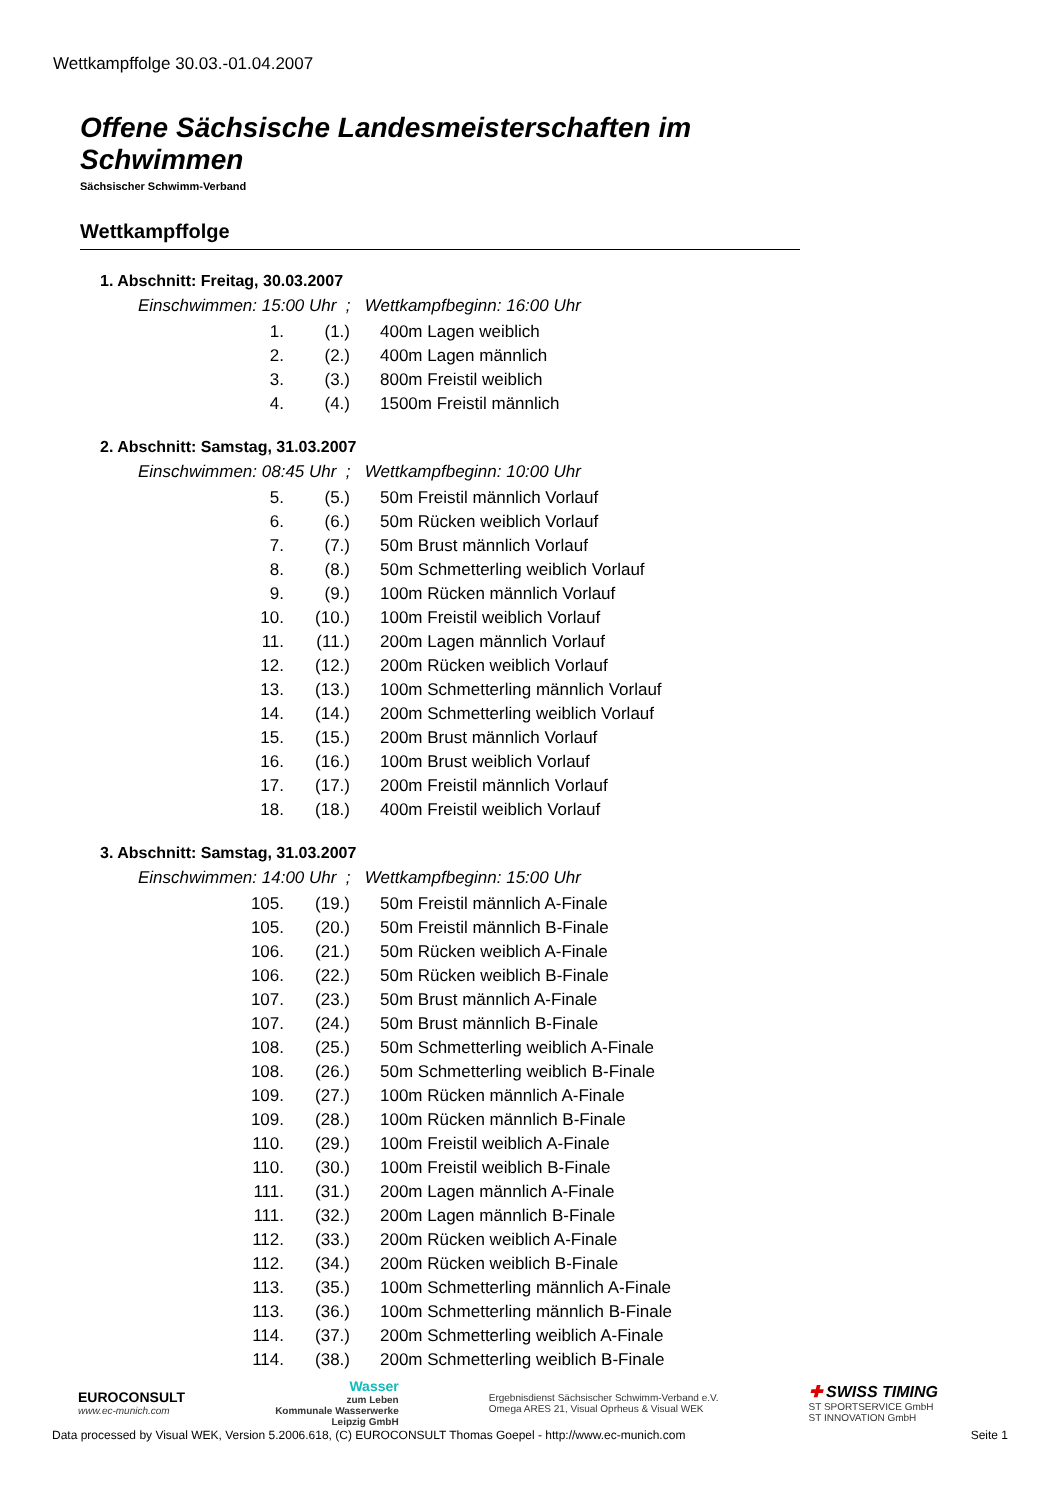Wettkampffolge 30.03.-01.04.2007
Offene Sächsische Landesmeisterschaften im Schwimmen
Sächsischer Schwimm-Verband
Wettkampffolge
1. Abschnitt: Freitag, 30.03.2007
Einschwimmen: 15:00 Uhr ; Wettkampfbeginn: 16:00 Uhr
| 1. | (1.) | 400m Lagen weiblich |
| 2. | (2.) | 400m Lagen männlich |
| 3. | (3.) | 800m Freistil weiblich |
| 4. | (4.) | 1500m Freistil männlich |
2. Abschnitt: Samstag, 31.03.2007
Einschwimmen: 08:45 Uhr ; Wettkampfbeginn: 10:00 Uhr
| 5. | (5.) | 50m Freistil männlich Vorlauf |
| 6. | (6.) | 50m Rücken weiblich Vorlauf |
| 7. | (7.) | 50m Brust männlich Vorlauf |
| 8. | (8.) | 50m Schmetterling weiblich Vorlauf |
| 9. | (9.) | 100m Rücken männlich Vorlauf |
| 10. | (10.) | 100m Freistil weiblich Vorlauf |
| 11. | (11.) | 200m Lagen männlich Vorlauf |
| 12. | (12.) | 200m Rücken weiblich Vorlauf |
| 13. | (13.) | 100m Schmetterling männlich Vorlauf |
| 14. | (14.) | 200m Schmetterling weiblich Vorlauf |
| 15. | (15.) | 200m Brust männlich Vorlauf |
| 16. | (16.) | 100m Brust weiblich Vorlauf |
| 17. | (17.) | 200m Freistil männlich Vorlauf |
| 18. | (18.) | 400m Freistil weiblich Vorlauf |
3. Abschnitt: Samstag, 31.03.2007
Einschwimmen: 14:00 Uhr ; Wettkampfbeginn: 15:00 Uhr
| 105. | (19.) | 50m Freistil männlich A-Finale |
| 105. | (20.) | 50m Freistil männlich B-Finale |
| 106. | (21.) | 50m Rücken weiblich A-Finale |
| 106. | (22.) | 50m Rücken weiblich B-Finale |
| 107. | (23.) | 50m Brust männlich A-Finale |
| 107. | (24.) | 50m Brust männlich B-Finale |
| 108. | (25.) | 50m Schmetterling weiblich A-Finale |
| 108. | (26.) | 50m Schmetterling weiblich B-Finale |
| 109. | (27.) | 100m Rücken männlich A-Finale |
| 109. | (28.) | 100m Rücken männlich B-Finale |
| 110. | (29.) | 100m Freistil weiblich A-Finale |
| 110. | (30.) | 100m Freistil weiblich B-Finale |
| 111. | (31.) | 200m Lagen männlich A-Finale |
| 111. | (32.) | 200m Lagen männlich B-Finale |
| 112. | (33.) | 200m Rücken weiblich A-Finale |
| 112. | (34.) | 200m Rücken weiblich B-Finale |
| 113. | (35.) | 100m Schmetterling männlich A-Finale |
| 113. | (36.) | 100m Schmetterling männlich B-Finale |
| 114. | (37.) | 200m Schmetterling weiblich A-Finale |
| 114. | (38.) | 200m Schmetterling weiblich B-Finale |
EUROCONSULT
www.ec-munich.com
Wasser
zum Leben
Kommunale Wasserwerke
Leipzig GmbH
Ergebnisdienst Sächsischer Schwimm-Verband e.V.
Omega ARES 21, Visual Oprheus & Visual WEK
✚ SWISS TIMING
ST SPORTSERVICE GmbH
ST INNOVATION GmbH
Data processed by Visual WEK, Version 5.2006.618, (C) EUROCONSULT Thomas Goepel - http://www.ec-munich.com Seite 1